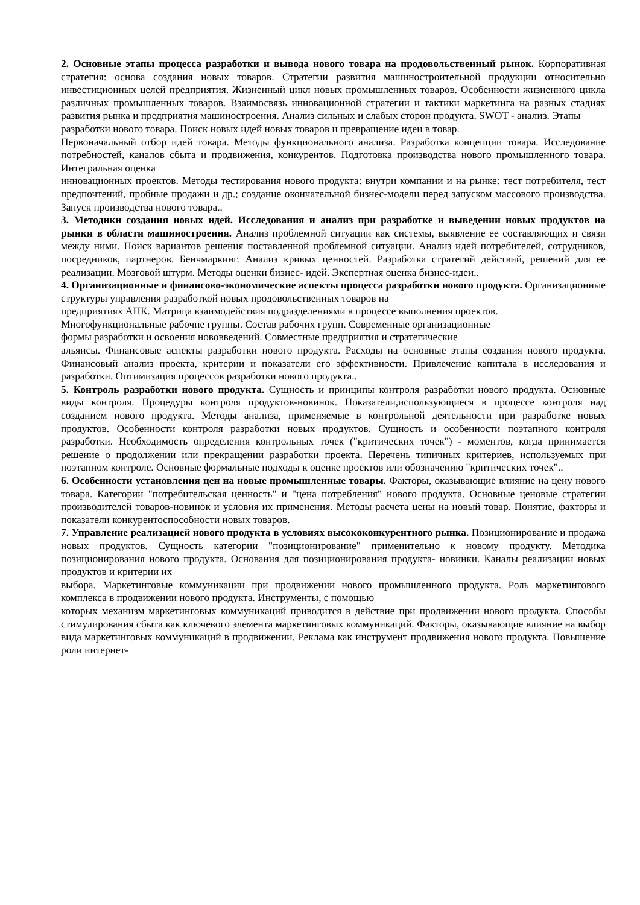2. Основные этапы процесса разработки и вывода нового товара на продовольственный рынок. Корпоративная стратегия: основа создания новых товаров. Стратегии развития машиностроительной продукции относительно инвестиционных целей предприятия. Жизненный цикл новых промышленных товаров. Особенности жизненного цикла различных промышленных товаров. Взаимосвязь инновационной стратегии и тактики маркетинга на разных стадиях развития рынка и предприятия машиностроения. Анализ сильных и слабых сторон продукта. SWOT - анализ. Этапы
разработки нового товара. Поиск новых идей новых товаров и превращение идеи в товар.
Первоначальный отбор идей товара. Методы функционального анализа. Разработка концепции товара. Исследование потребностей, каналов сбыта и продвижения, конкурентов. Подготовка производства нового промышленного товара. Интегральная оценка
инновационных проектов. Методы тестирования нового продукта: внутри компании и на рынке: тест потребителя, тест предпочтений, пробные продажи и др.; создание окончательной бизнес-модели перед запуском массового производства. Запуск производства нового товара..
3. Методики создания новых идей. Исследования и анализ при разработке и выведении новых продуктов на рынки в области машиностроения. Анализ проблемной ситуации как системы, выявление ее составляющих и связи между ними. Поиск вариантов решения поставленной проблемной ситуации. Анализ идей потребителей, сотрудников, посредников, партнеров. Бенчмаркинг. Анализ кривых ценностей. Разработка стратегий действий, решений для ее реализации. Мозговой штурм. Методы оценки бизнес- идей. Экспертная оценка бизнес-идеи..
4. Организационные и финансово-экономические аспекты процесса разработки нового продукта. Организационные структуры управления разработкой новых продовольственных товаров на
предприятиях АПК. Матрица взаимодействия подразделениями в процессе выполнения проектов.
Многофункциональные рабочие группы. Состав рабочих групп. Современные организационные
формы разработки и освоения нововведений. Совместные предприятия и стратегические
альянсы. Финансовые аспекты разработки нового продукта. Расходы на основные этапы создания нового продукта. Финансовый анализ проекта, критерии и показатели его эффективности. Привлечение капитала в исследования и разработки. Оптимизация процессов разработки нового продукта..
5. Контроль разработки нового продукта. Сущность и принципы контроля разработки нового продукта. Основные виды контроля. Процедуры контроля продуктов-новинок. Показатели,использующиеся в процессе контроля над созданием нового продукта. Методы анализа, применяемые в контрольной деятельности при разработке новых продуктов. Особенности контроля разработки новых продуктов. Сущность и особенности поэтапного контроля разработки. Необходимость определения контрольных точек ("критических точек") - моментов, когда принимается решение о продолжении или прекращении разработки проекта. Перечень типичных критериев, используемых при поэтапном контроле. Основные формальные подходы к оценке проектов или обозначению "критических точек"..
6. Особенности установления цен на новые промышленные товары. Факторы, оказывающие влияние на цену нового товара. Категории "потребительская ценность" и "цена потребления" нового продукта. Основные ценовые стратегии производителей товаров-новинок и условия их применения. Методы расчета цены на новый товар. Понятие, факторы и показатели конкурентоспособности новых товаров.
7. Управление реализацией нового продукта в условиях высококонкурентного рынка. Позиционирование и продажа новых продуктов. Сущность категории "позиционирование" применительно к новому продукту. Методика позиционирования нового продукта. Основания для позиционирования продукта- новинки. Каналы реализации новых продуктов и критерии их
выбора. Маркетинговые коммуникации при продвижении нового промышленного продукта. Роль маркетингового комплекса в продвижении нового продукта. Инструменты, с помощью
которых механизм маркетинговых коммуникаций приводится в действие при продвижении нового продукта. Способы стимулирования сбыта как ключевого элемента маркетинговых коммуникаций. Факторы, оказывающие влияние на выбор вида маркетинговых коммуникаций в продвижении. Реклама как инструмент продвижения нового продукта. Повышение роли интернет-